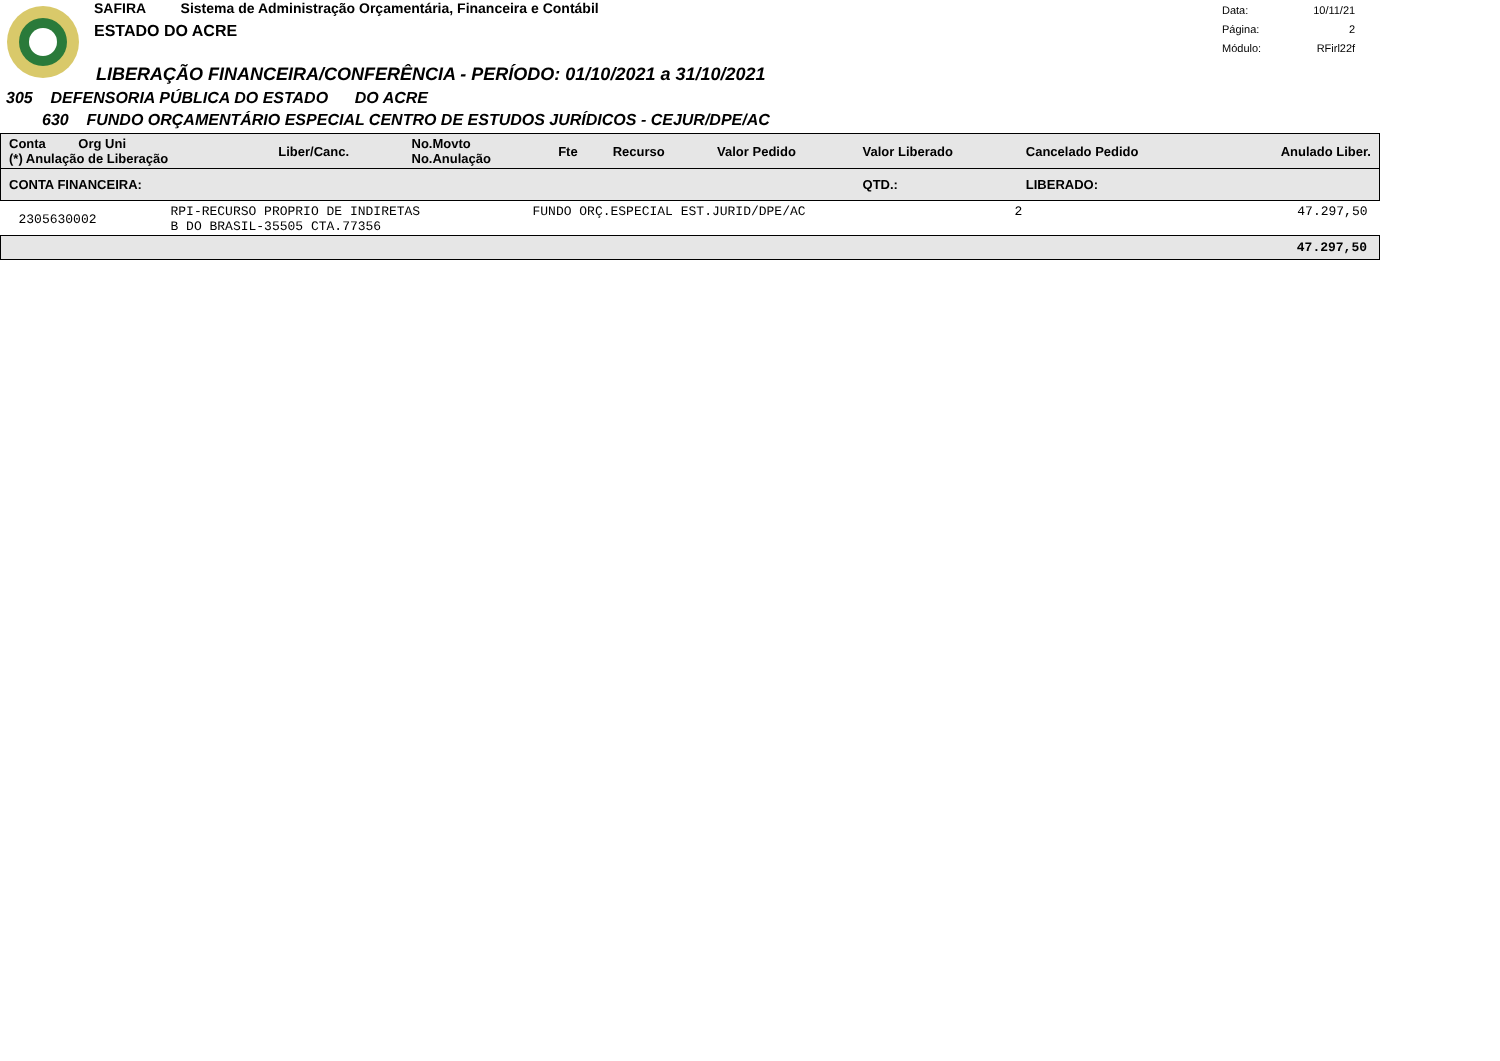SAFIRA Sistema de Administração Orçamentária, Financeira e Contábil
ESTADO DO ACRE
| Data: | 10/11/21 |
| Página: | 2 |
| Módulo: | RFirl22f |
LIBERAÇÃO FINANCEIRA/CONFERÊNCIA - PERÍODO: 01/10/2021 a 31/10/2021
305 DEFENSORIA PÚBLICA DO ESTADO DO ACRE
630 FUNDO ORÇAMENTÁRIO ESPECIAL CENTRO DE ESTUDOS JURÍDICOS - CEJUR/DPE/AC
| Conta Org Uni (*) Anulação de Liberação | Liber/Canc. | No.Movto No.Anulação | Fte | Recurso | Valor Pedido | Valor Liberado | Cancelado Pedido | Anulado Liber. |
| --- | --- | --- | --- | --- | --- | --- | --- | --- |
| CONTA FINANCEIRA: | | | | | | QTD.: | LIBERADO: | |
| 2305630002 | RPI-RECURSO PROPRIO DE INDIRETAS B DO BRASIL-35505 CTA.77356 | FUNDO ORÇ.ESPECIAL EST.JURID/DPE/AC | 2 | 47.297,50 |
| 47.297,50 | | | | |